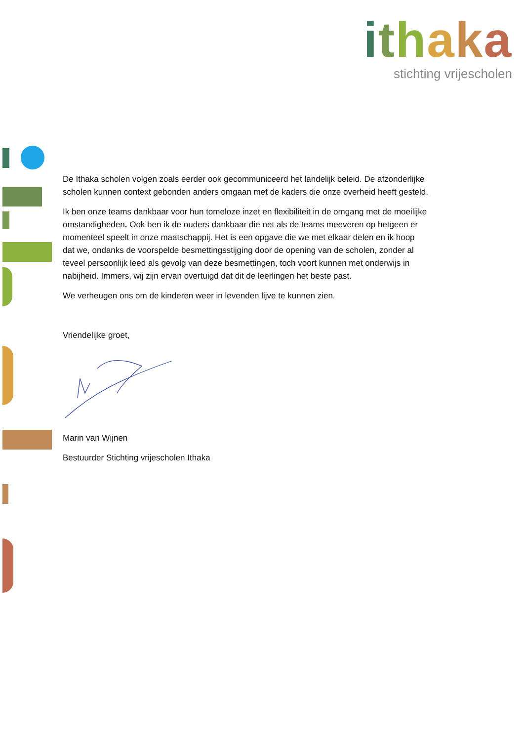ithaka
stichting vrijescholen
De Ithaka scholen volgen zoals eerder ook gecommuniceerd het landelijk beleid. De afzonderlijke scholen kunnen context gebonden anders omgaan met de kaders die onze overheid heeft gesteld.
Ik ben onze teams dankbaar voor hun tomeloze inzet en flexibiliteit in de omgang met de moeilijke omstandigheden. Ook ben ik de ouders dankbaar die net als de teams meeveren op hetgeen er momenteel speelt in onze maatschappij. Het is een opgave die we met elkaar delen en ik hoop dat we, ondanks de voorspelde besmettingsstijging door de opening van de scholen, zonder al teveel persoonlijk leed als gevolg van deze besmettingen, toch voort kunnen met onderwijs in nabijheid. Immers, wij zijn ervan overtuigd dat dit de leerlingen het beste past.
We verheugen ons om de kinderen weer in levenden lijve te kunnen zien.
Vriendelijke groet,
Marin van Wijnen
Bestuurder Stichting vrijescholen Ithaka